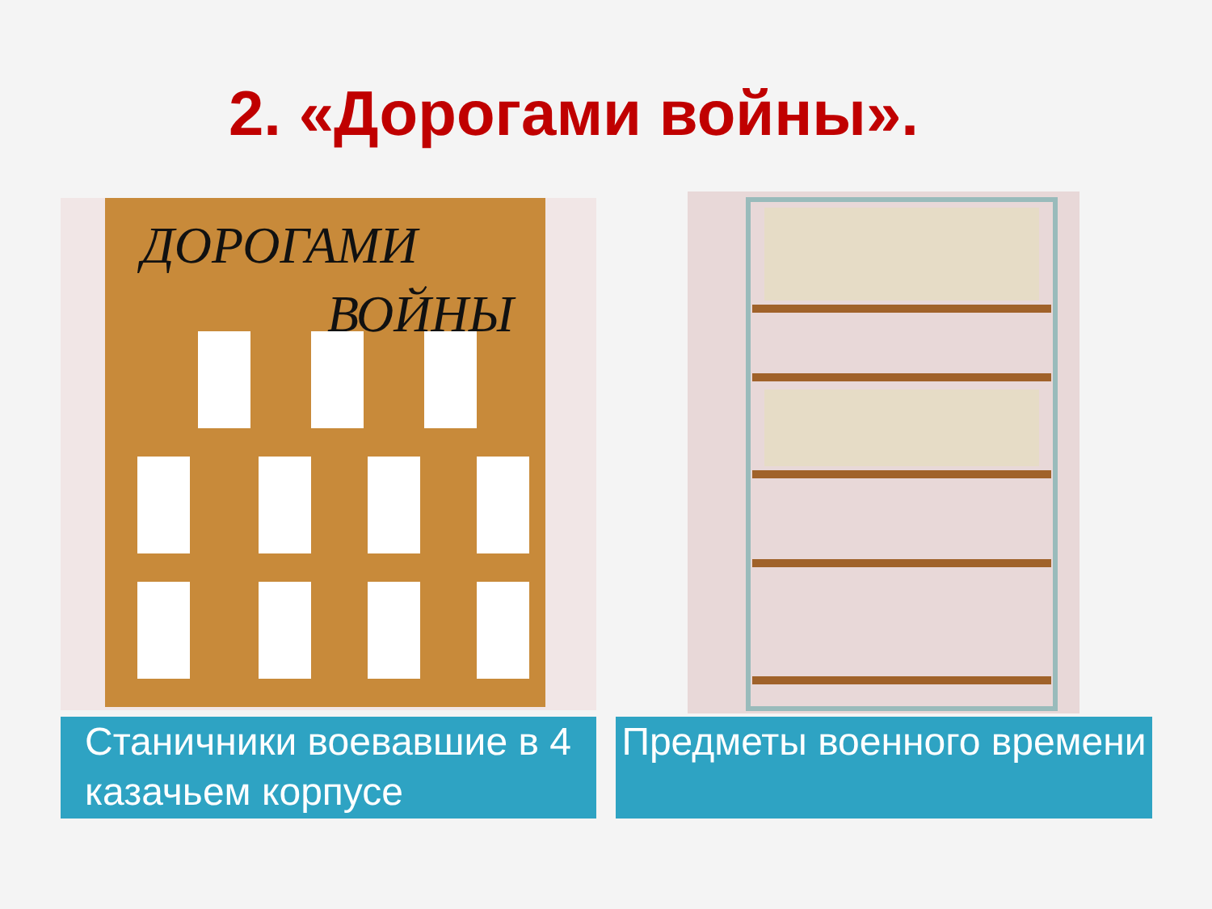2. «Дорогами войны».
ДОРОГАМИ
ВОЙНЫ
Станичники воевавшие в 4 казачьем корпусе
Предметы военного времени